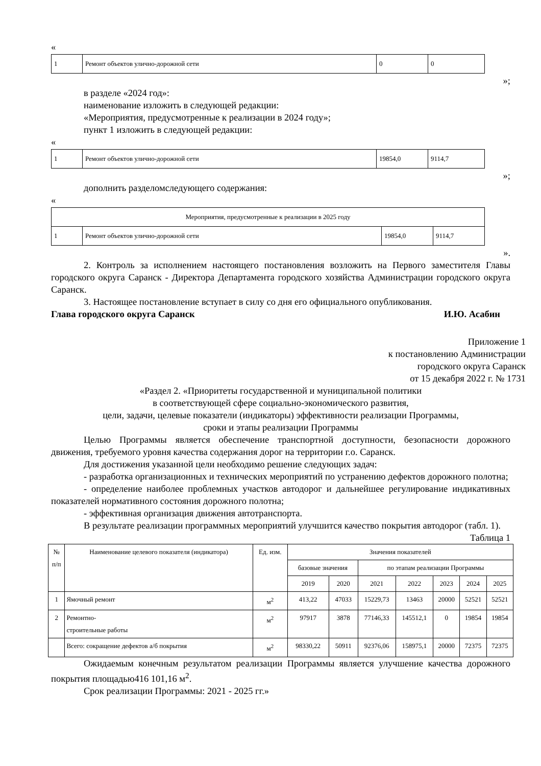«
| 1 | Ремонт объектов улично-дорожной сети | 0 | 0 |
»;
в разделе «2024 год»:
наименование изложить в следующей редакции:
«Мероприятия, предусмотренные к реализации в 2024 году»;
пункт 1 изложить в следующей редакции:
«
| 1 | Ремонт объектов улично-дорожной сети | 19854,0 | 9114,7 |
»;
дополнить разделомследующего содержания:
«
| Мероприятия, предусмотренные к реализации в 2025 году | | | |
| 1 | Ремонт объектов улично-дорожной сети | 19854,0 | 9114,7 |
».
2. Контроль за исполнением настоящего постановления возложить на Первого заместителя Главы городского округа Саранск - Директора Департамента городского хозяйства Администрации городского округа Саранск.
3. Настоящее постановление вступает в силу со дня его официального опубликования.
Глава городского округа Саранск И.Ю. Асабин
Приложение 1
к постановлению Администрации
городского округа Саранск
от 15 декабря 2022 г. № 1731
«Раздел 2. «Приоритеты государственной и муниципальной политики
в соответствующей сфере социально-экономического развития,
цели, задачи, целевые показатели (индикаторы) эффективности реализации Программы,
сроки и этапы реализации Программы
Целью Программы является обеспечение транспортной доступности, безопасности дорожного движения, требуемого уровня качества содержания дорог на территории г.о. Саранск.
Для достижения указанной цели необходимо решение следующих задач:
- разработка организационных и технических мероприятий по устранению дефектов дорожного полотна;
- определение наиболее проблемных участков автодорог и дальнейшее регулирование индикативных показателей нормативного состояния дорожного полотна;
- эффективная организация движения автотранспорта.
В результате реализации программных мероприятий улучшится качество покрытия автодорог (табл. 1).
Таблица 1
| № п/п | Наименование целевого показателя (индикатора) | Ед. изм. | Значения показателей | | | | | | |
| --- | --- | --- | --- | --- | --- | --- | --- | --- | --- |
| | | | базовые значения | | по этапам реализации Программы | | | | |
| | | | 2019 | 2020 | 2021 | 2022 | 2023 | 2024 | 2025 |
| 1 | Ямочный ремонт | м<sup>2</sup> | 413,22 | 47033 | 15229,73 | 13463 | 20000 | 52521 | 52521 |
| 2 | Ремонтно- строительные работы | м<sup>2</sup> | 97917 | 3878 | 77146,33 | 145512,1 | 0 | 19854 | 19854 |
| | Всего: сокращение дефектов а/б покрытия | м<sup>2</sup> | 98330,22 | 50911 | 92376,06 | 158975,1 | 20000 | 72375 | 72375 |
Ожидаемым конечным результатом реализации Программы является улучшение качества дорожного покрытия площадью416 101,16 м<sup>2</sup>.
Срок реализации Программы: 2021 - 2025 гг.»